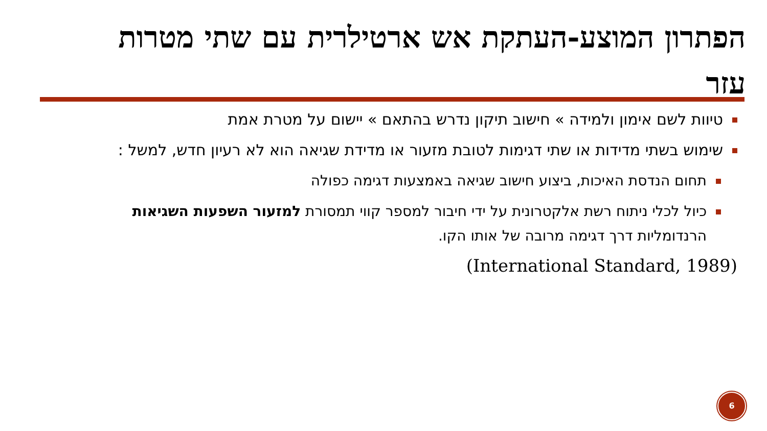הפתרון המוצע-העתקת אש ארטילרית עם שתי מטרות עזר
טיוות לשם אימון ולמידה » חישוב תיקון נדרש בהתאם » יישום על מטרת אמת
שימוש בשתי מדידות או שתי דגימות לטובת מזעור או מדידת שגיאה הוא לא רעיון חדש, למשל :
תחום הנדסת האיכות, ביצוע חישוב שגיאה באמצעות דגימה כפולה
כיול לכלי ניתוח רשת אלקטרונית על ידי חיבור למספר קווי תמסורת למזעור השפעות השגיאות הרנדומליות דרך דגימה מרובה של אותו הקו.
(International Standard, 1989)
6